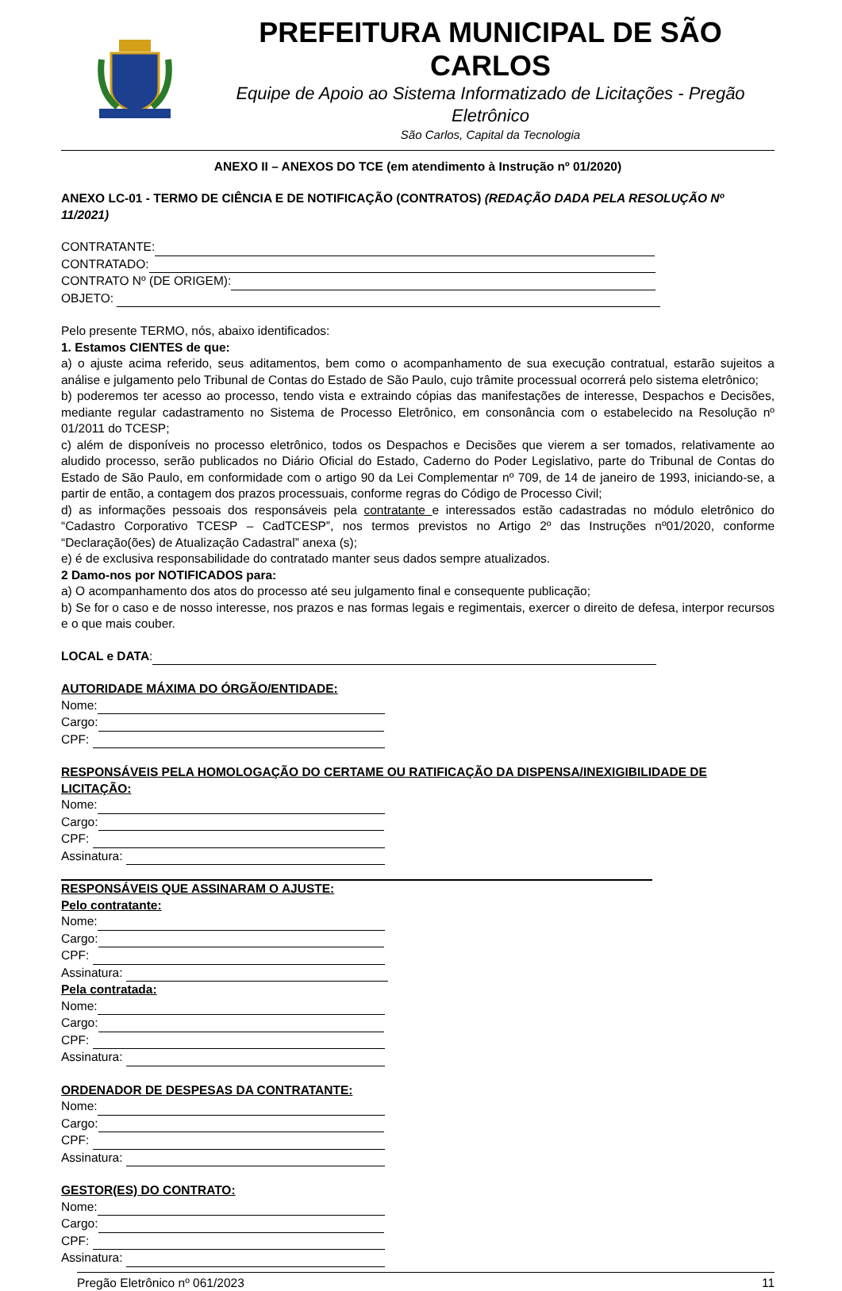PREFEITURA MUNICIPAL DE SÃO CARLOS
Equipe de Apoio ao Sistema Informatizado de Licitações - Pregão Eletrônico
São Carlos, Capital da Tecnologia
ANEXO II – ANEXOS DO TCE (em atendimento à Instrução nº 01/2020)
ANEXO LC-01 - TERMO DE CIÊNCIA E DE NOTIFICAÇÃO (CONTRATOS) (REDAÇÃO DADA PELA RESOLUÇÃO Nº 11/2021)
CONTRATANTE:
CONTRATADO:
CONTRATO Nº (DE ORIGEM):
OBJETO:
Pelo presente TERMO, nós, abaixo identificados:
1. Estamos CIENTES de que:
a) o ajuste acima referido, seus aditamentos, bem como o acompanhamento de sua execução contratual, estarão sujeitos a análise e julgamento pelo Tribunal de Contas do Estado de São Paulo, cujo trâmite processual ocorrerá pelo sistema eletrônico;
b) poderemos ter acesso ao processo, tendo vista e extraindo cópias das manifestações de interesse, Despachos e Decisões, mediante regular cadastramento no Sistema de Processo Eletrônico, em consonância com o estabelecido na Resolução nº 01/2011 do TCESP;
c) além de disponíveis no processo eletrônico, todos os Despachos e Decisões que vierem a ser tomados, relativamente ao aludido processo, serão publicados no Diário Oficial do Estado, Caderno do Poder Legislativo, parte do Tribunal de Contas do Estado de São Paulo, em conformidade com o artigo 90 da Lei Complementar nº 709, de 14 de janeiro de 1993, iniciando-se, a partir de então, a contagem dos prazos processuais, conforme regras do Código de Processo Civil;
d) as informações pessoais dos responsáveis pela contratante e interessados estão cadastradas no módulo eletrônico do “Cadastro Corporativo TCESP – CadTCESP”, nos termos previstos no Artigo 2º das Instruções nº01/2020, conforme “Declaração(ões) de Atualização Cadastral” anexa (s);
e) é de exclusiva responsabilidade do contratado manter seus dados sempre atualizados.
2 Damo-nos por NOTIFICADOS para:
a) O acompanhamento dos atos do processo até seu julgamento final e consequente publicação;
b) Se for o caso e de nosso interesse, nos prazos e nas formas legais e regimentais, exercer o direito de defesa, interpor recursos e o que mais couber.
LOCAL e DATA:
AUTORIDADE MÁXIMA DO ÓRGÃO/ENTIDADE:
Nome:
Cargo:
CPF:
RESPONSÁVEIS PELA HOMOLOGAÇÃO DO CERTAME OU RATIFICAÇÃO DA DISPENSA/INEXIGIBILIDADE DE LICITAÇÃO:
Nome:
Cargo:
CPF:
Assinatura:
RESPONSÁVEIS QUE ASSINARAM O AJUSTE:
Pelo contratante:
Nome:
Cargo:
CPF:
Assinatura:
Pela contratada:
Nome:
Cargo:
CPF:
Assinatura:
ORDENADOR DE DESPESAS DA CONTRATANTE:
Nome:
Cargo:
CPF:
Assinatura:
GESTOR(ES) DO CONTRATO:
Nome:
Cargo:
CPF:
Assinatura:
Pregão Eletrônico nº 061/2023 11